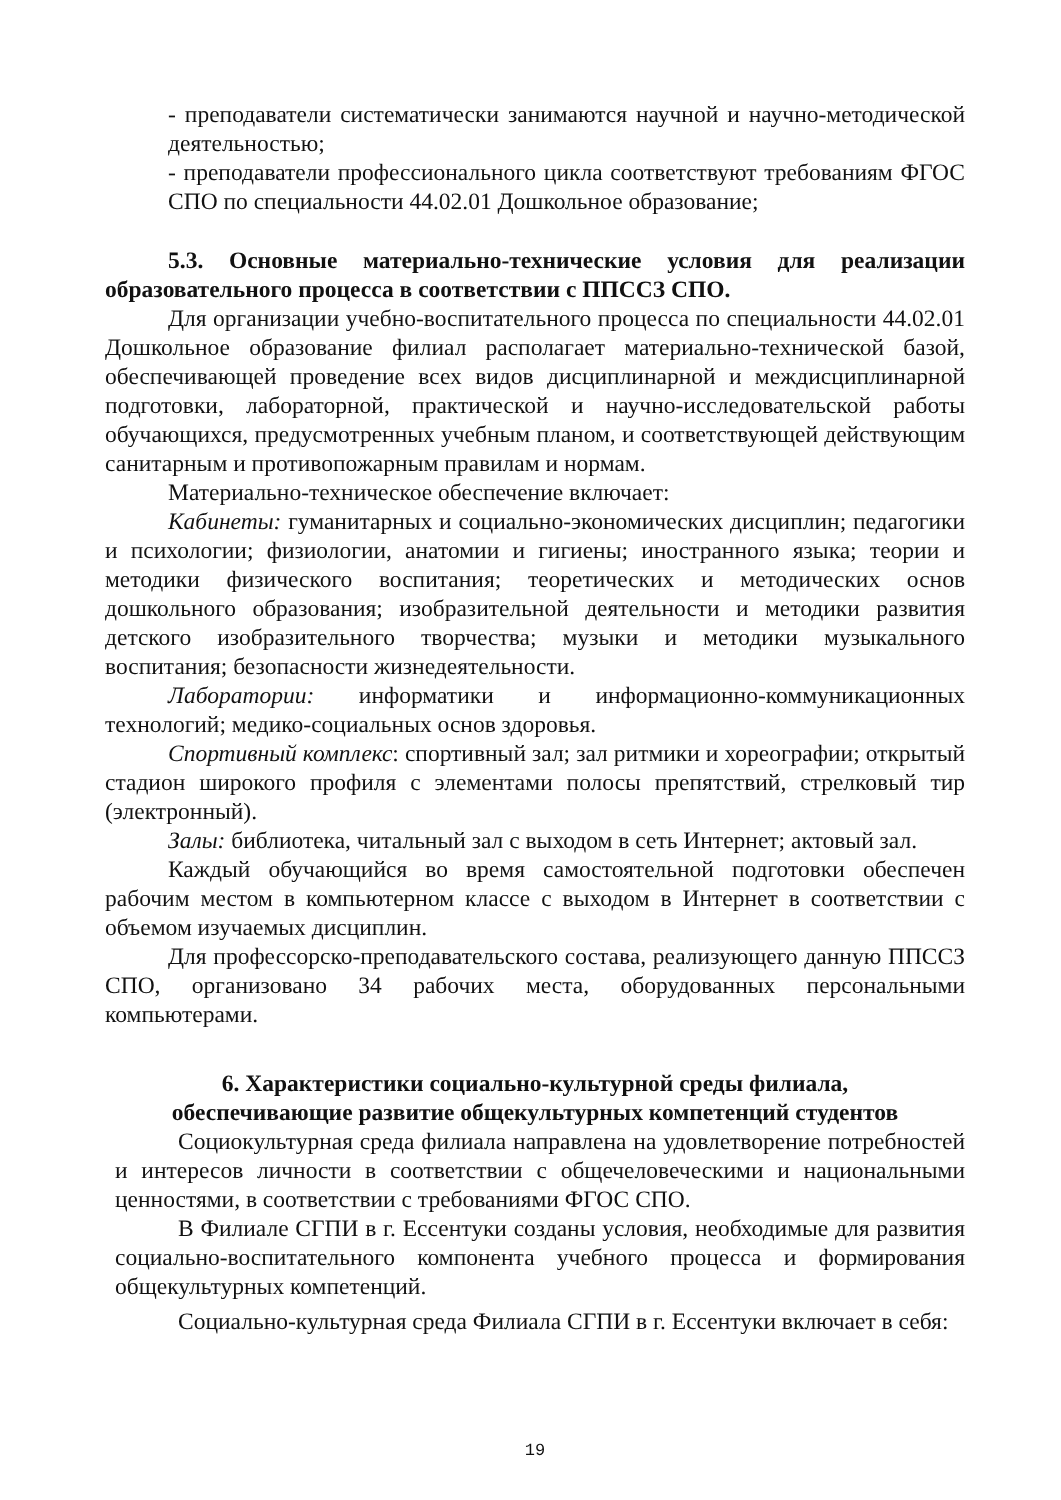- преподаватели систематически занимаются научной и научно-методической деятельностью;
- преподаватели профессионального цикла соответствуют требованиям ФГОС СПО по специальности 44.02.01 Дошкольное образование;
5.3. Основные материально-технические условия для реализации образовательного процесса в соответствии с ППССЗ СПО.
Для организации учебно-воспитательного процесса по специальности 44.02.01 Дошкольное образование филиал располагает материально-технической базой, обеспечивающей проведение всех видов дисциплинарной и междисциплинарной подготовки, лабораторной, практической и научно-исследовательской работы обучающихся, предусмотренных учебным планом, и соответствующей действующим санитарным и противопожарным правилам и нормам.
Материально-техническое обеспечение включает:
Кабинеты: гуманитарных и социально-экономических дисциплин; педагогики и психологии; физиологии, анатомии и гигиены; иностранного языка; теории и методики физического воспитания; теоретических и методических основ дошкольного образования; изобразительной деятельности и методики развития детского изобразительного творчества; музыки и методики музыкального воспитания; безопасности жизнедеятельности.
Лаборатории: информатики и информационно-коммуникационных технологий; медико-социальных основ здоровья.
Спортивный комплекс: спортивный зал; зал ритмики и хореографии; открытый стадион широкого профиля с элементами полосы препятствий, стрелковый тир (электронный).
Залы: библиотека, читальный зал с выходом в сеть Интернет; актовый зал.
Каждый обучающийся во время самостоятельной подготовки обеспечен рабочим местом в компьютерном классе с выходом в Интернет в соответствии с объемом изучаемых дисциплин.
Для профессорско-преподавательского состава, реализующего данную ППССЗ СПО, организовано 34 рабочих места, оборудованных персональными компьютерами.
6. Характеристики социально-культурной среды филиала,
обеспечивающие развитие общекультурных компетенций студентов
Социокультурная среда филиала направлена на удовлетворение потребностей и интересов личности в соответствии с общечеловеческими и национальными ценностями, в соответствии с требованиями ФГОС СПО.
В Филиале СГПИ в г. Ессентуки созданы условия, необходимые для развития социально-воспитательного компонента учебного процесса и формирования общекультурных компетенций.
Социально-культурная среда Филиала СГПИ в г. Ессентуки включает в себя:
19